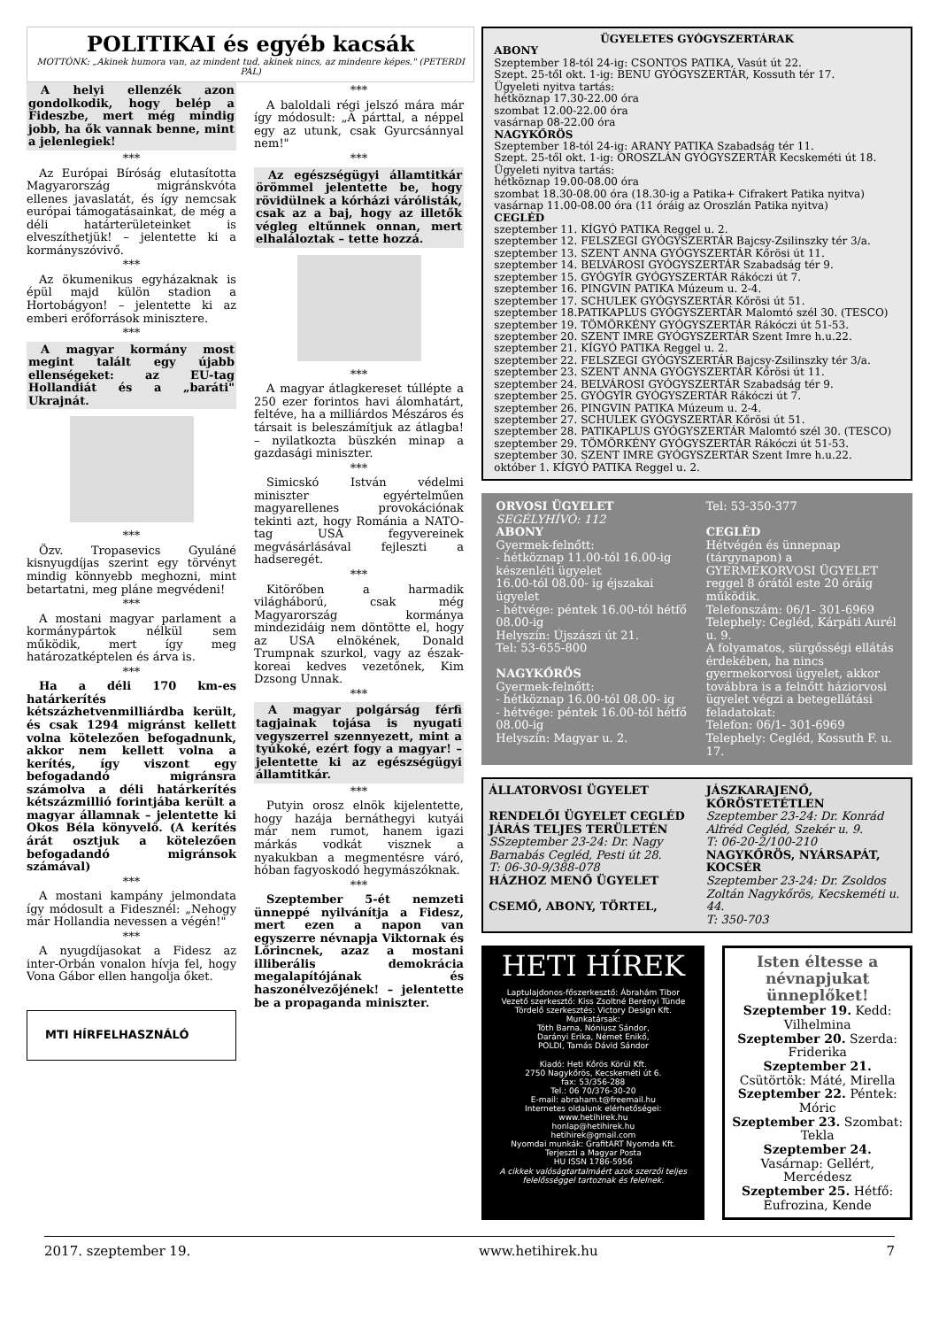POLITIKAI és egyéb kacsák
MOTTÓNK: „Akinek humora van, az mindent tud, akinek nincs, az mindenre képes." (PETERDI PÁL)
A helyi ellenzék azon gondolkodik, hogy belép a Fideszbe, mert még mindig jobb, ha ők vannak benne, mint a jelenlegiek!
***
Az Európai Bíróság elutasította Magyarország migránskvóta ellenes javaslatát, és így nemcsak európai támogatásainkat, de még a déli határterületeinket is elveszíthetjük! – jelentette ki a kormányszóvivő.
***
Az ökumenikus egyházaknak is épül majd külön stadion a Hortobágyon! – jelentette ki az emberi erőforrások minisztere.
***
A magyar kormány most megint talált egy újabb ellenségeket: az EU-tag Hollandiát és a „baráti" Ukrajnát.
***
Özv. Tropasevics Gyuláné kisnyugdíjas szerint egy törvényt mindig könnyebb meghozni, mint betartatni, meg pláne megvédeni!
***
A mostani magyar parlament a kormánypártok nélkül sem működik, mert így meg határozatképtelen és árva is.
***
Ha a déli 170 km-es határkerítés kétszázhetvenmilliárdba került, és csak 1294 migránst kellett volna kötelezően befogadnunk, akkor nem kellett volna a kerítés, így viszont egy befogadandó migránsra számolva a déli határkerítés kétszázmillió forintjába került a magyar államnak – jelentette ki Okos Béla könyvelő. (A kerítés árát osztjuk a kötelezően befogadandó migránsok számával)
***
A mostani kampány jelmondata így módosult a Fidesznél: „Nehogy már Hollandia nevessen a végén!"
***
A nyugdíjasokat a Fidesz az inter-Orbán vonalon hívja fel, hogy Vona Gábor ellen hangolja őket.
MTI HÍRFELHASZNÁLÓ
***
A baloldali régi jelszó mára már így módosult: „A párttal, a néppel egy az utunk, csak Gyurcsánnyal nem!"
***
Az egészségügyi államtitkár örömmel jelentette be, hogy rövidülnek a kórházi várólisták, csak az a baj, hogy az illetők végleg eltűnnek onnan, mert elhaláloztak – tette hozzá.
***
A magyar átlagkereset túllépte a 250 ezer forintos havi álomhatárt, feltéve, ha a milliárdos Mészáros és társait is beleszámítjuk az átlagba! – nyilatkozta büszkén minap a gazdasági miniszter.
***
Simicskó István védelmi miniszter egyértelműen magyarellenes provokációnak tekinti azt, hogy Románia a NATO-tag USA fegyvereinek megvásárlásával fejleszti a hadseregét.
***
Kitörőben a harmadik világháború, csak még Magyarország kormánya mindezidáig nem döntötte el, hogy az USA elnökének, Donald Trumpnak szurkol, vagy az észak-koreai kedves vezetőnek, Kim Dzsong Unnak.
***
A magyar polgárság férfi tagjainak tojása is nyugati vegyszerrel szennyezett, mint a tyúkoké, ezért fogy a magyar! – jelentette ki az egészségügyi államtitkár.
***
Putyin orosz elnök kijelentette, hogy hazája bernáthegyi kutyái már nem rumot, hanem igazi márkás vodkát visznek a nyakukban a megmentésre váró, hóban fagyoskodó hegymászóknak.
***
Szeptember 5-ét nemzeti ünneppé nyilvánítja a Fidesz, mert ezen a napon van egyszerre névnapja Viktornak és Lőrincnek, azaz a mostani illiberális demokrácia megalapítójának és haszonélvezőjének! – jelentette be a propaganda miniszter.
ÜGYELETES GYÓGYSZERTÁRAK
ABONY
Szeptember 18-tól 24-ig: CSONTOS PATIKA, Vasút út 22.
Szept. 25-től okt. 1-ig: BENU GYÓGYSZERTÁR, Kossuth tér 17.
Ügyeleti nyitva tartás:
hétköznap 17.30-22.00 óra
szombat 12.00-22.00 óra
vasárnap 08-22.00 óra
NAGYKŐRÖS
Szeptember 18-tól 24-ig: ARANY PATIKA Szabadság tér 11.
Szept. 25-től okt. 1-ig: OROSZLÁN GYÓGYSZERTÁR Kecskeméti út 18.
Ügyeleti nyitva tartás:
hétköznap 19.00-08.00 óra
szombat 18.30-08.00 óra (18.30-ig a Patika+ Cifrakert Patika nyitva)
vasárnap 11.00-08.00 óra (11 óráig az Oroszlán Patika nyitva)
CEGLÉD
szeptember 11. KÍGYÓ PATIKA Reggel u. 2.
szeptember 12. FELSZEGI GYÓGYSZERTÁR Bajcsy-Zsilinszky tér 3/a.
szeptember 13. SZENT ANNA GYÓGYSZERTÁR Kőrösi út 11.
szeptember 14. BELVÁROSI GYÓGYSZERTÁR Szabadság tér 9.
szeptember 15. GYÓGYÍR GYÓGYSZERTÁR Rákóczi út 7.
szeptember 16. PINGVIN PATIKA Múzeum u. 2-4.
szeptember 17. SCHULEK GYÓGYSZERTÁR Kőrösi út 51.
szeptember 18.PATIKAPLUS GYÓGYSZERTÁR Malomtó szél 30. (TESCO)
szeptember 19. TÖMÖRKÉNY GYÓGYSZERTÁR Rákóczi út 51-53.
szeptember 20. SZENT IMRE GYÓGYSZERTÁR Szent Imre h.u.22.
szeptember 21. KÍGYÓ PATIKA Reggel u. 2.
szeptember 22. FELSZEGI GYÓGYSZERTÁR Bajcsy-Zsilinszky tér 3/a.
szeptember 23. SZENT ANNA GYÓGYSZERTÁR Kőrösi út 11.
szeptember 24. BELVÁROSI GYÓGYSZERTÁR Szabadság tér 9.
szeptember 25. GYÓGYÍR GYÓGYSZERTÁR Rákóczi út 7.
szeptember 26. PINGVIN PATIKA Múzeum u. 2-4.
szeptember 27. SCHULEK GYÓGYSZERTÁR Kőrösi út 51.
szeptember 28. PATIKAPLUS GYÓGYSZERTÁR Malomtó szél 30. (TESCO)
szeptember 29. TÖMÖRKÉNY GYÓGYSZERTÁR Rákóczi út 51-53.
szeptember 30. SZENT IMRE GYÓGYSZERTÁR Szent Imre h.u.22.
október 1. KÍGYÓ PATIKA Reggel u. 2.
ORVOSI ÜGYELET
SEGÉLYHÍVÓ: 112
ABONY
Gyermek-felnőtt:
- hétköznap 11.00-tól 16.00-ig készenléti ügyelet
16.00-tól 08.00- ig éjszakai ügyelet
- hétvége: péntek 16.00-tól hétfő 08.00-ig
Helyszín: Újszászi út 21.
Tel: 53-655-800
NAGYKŐRÖS
Gyermek-felnőtt:
- hétköznap 16.00-tól 08.00- ig
- hétvége: péntek 16.00-tól hétfő 08.00-ig
Helyszín: Magyar u. 2.
Tel: 53-350-377
CEGLÉD
Hétvégén és ünnepnap (tárgynapon) a GYERMEKORVOSI ÜGYELET reggel 8 órától este 20 óráig működik.
Telefonszám: 06/1- 301-6969
Telephely: Cegléd, Kárpáti Aurél u. 9.
A folyamatos, sürgősségi ellátás érdekében, ha nincs gyermekorvosi ügyelet, akkor továbbra is a felnőtt háziorvosi ügyelet végzi a betegellátási feladatokat:
Telefon: 06/1- 301-6969
Telephely: Cegléd, Kossuth F. u. 17.
ÁLLATORVOSI ÜGYELET
RENDELŐI ÜGYELET CEGLÉD JÁRÁS TELJES TERÜLETÉN
SSzeptember 23-24: Dr. Nagy Barnabás Cegléd, Pesti út 28.
T: 06-30-9/388-078
HÁZHOZ MENŐ ÜGYELET
CSEMŐ, ABONY, TÖRTEL,
JÁSZKARAJENŐ, KŐRÖSTETÉTLEN
Szeptember 23-24: Dr. Konrád Alfréd Cegléd, Szekér u. 9.
T: 06-20-2/100-210
NAGYKŐRÖS, NYÁRSAPÁT, KOCSÉR
Szeptember 23-24: Dr. Zsoldos Zoltán Nagykőrös, Kecskeméti u. 44.
T: 350-703
HETI HÍREK
Laptulajdonos-főszerkesztő: Ábrahám Tibor
Vezető szerkesztő: Kiss Zsoltné Berényi Tünde
Tördelő szerkesztés: Victory Design Kft.
Munkatársak:
Tóth Barna, Nóniusz Sándor,
Darányi Erika, Német Enikő,
POLDI, Tamás Dávid Sándor
Kiadó: Heti Kőrös Körül Kft.
2750 Nagykőrös, Kecskeméti út 6.
fax: 53/356-288
Tel.: 06 70/376-30-20
E-mail: abraham.t@freemail.hu
Internetes oldalunk elérhetőségei:
www.hetihirek.hu
honlap@hetihirek.hu
hetihirek@gmail.com
Nyomdai munkák: GrafitART Nyomda Kft.
Terjeszti a Magyar Posta
HU ISSN 1786-5956
A cikkek valóságtartalmáért azok szerzői teljes felelősséggel tartoznak és felelnek.
Isten éltesse a névnapjukat ünneplőket!
Szeptember 19. Kedd: Vilhelmina
Szeptember 20. Szerda: Friderika
Szeptember 21. Csütörtök: Máté, Mirella
Szeptember 22. Péntek: Móric
Szeptember 23. Szombat: Tekla
Szeptember 24. Vasárnap: Gellért, Mercédesz
Szeptember 25. Hétfő: Eufrozina, Kende
2017. szeptember 19. www.hetihirek.hu 7